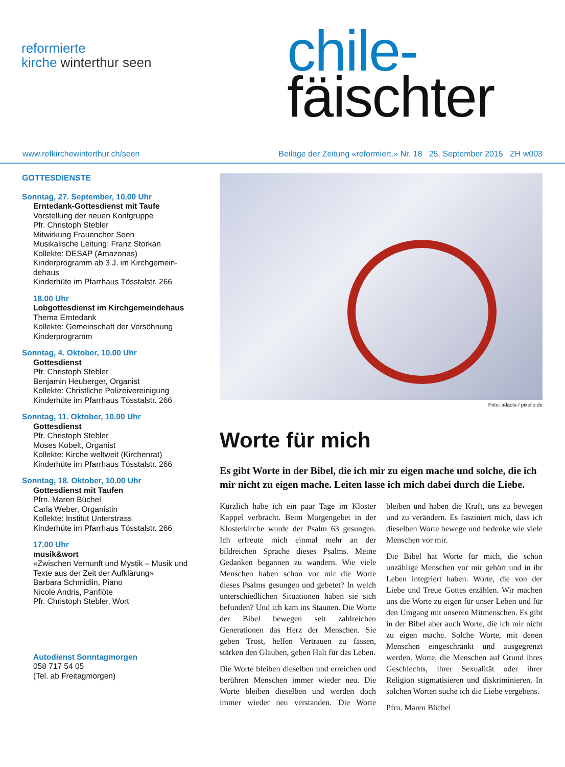reformierte
kirche winterthur seen
chile-
fäischter
www.refkirchewinterthur.ch/seen Beilage der Zeitung «reformiert.» Nr. 18 25. September 2015 ZH w003
GOTTESDIENSTE
Sonntag, 27. September, 10.00 Uhr
Erntedank-Gottesdienst mit Taufe
Vorstellung der neuen Konfgruppe
Pfr. Christoph Stebler
Mitwirkung Frauenchor Seen
Musikalische Leitung: Franz Storkan
Kollekte: DESAP (Amazonas)
Kinderprogramm ab 3 J. im Kirchgemein-dehaus
Kinderhüte im Pfarrhaus Tösstalstr. 266
18.00 Uhr
Lobgottesdienst im Kirchgemeindehaus
Thema Erntedank
Kollekte: Gemeinschaft der Versöhnung
Kinderprogramm
Sonntag, 4. Oktober, 10.00 Uhr
Gottesdienst
Pfr. Christoph Stebler
Benjamin Heuberger, Organist
Kollekte: Christliche Polizeivereinigung
Kinderhüte im Pfarrhaus Tösstalstr. 266
Sonntag, 11. Oktober, 10.00 Uhr
Gottesdienst
Pfr. Christoph Stebler
Moses Kobelt, Organist
Kollekte: Kirche weltweit (Kirchenrat)
Kinderhüte im Pfarrhaus Tösstalstr. 266
Sonntag, 18. Oktober, 10.00 Uhr
Gottesdienst mit Taufen
Pfrn. Maren Büchel
Carla Weber, Organistin
Kollekte: Institut Unterstrass
Kinderhüte im Pfarrhaus Tösstalstr. 266
17.00 Uhr
musik&wort
«Zwischen Vernunft und Mystik – Musik und Texte aus der Zeit der Aufklärung»
Barbara Schmidlin, Piano
Nicole Andris, Panflöte
Pfr. Christoph Stebler, Wort
Autodienst Sonntagmorgen
058 717 54 05
(Tel. ab Freitagmorgen)
Foto: adacta / pixelio.de
Worte für mich
Es gibt Worte in der Bibel, die ich mir zu eigen mache und solche, die ich mir nicht zu eigen mache. Leiten lasse ich mich dabei durch die Liebe.
Kürzlich habe ich ein paar Tage im Kloster Kappel verbracht. Beim Morgengebet in der Klosterkirche wurde der Psalm 63 gesungen. Ich erfreute mich einmal mehr an der bildreichen Sprache dieses Psalms. Meine Gedanken begannen zu wandern. Wie viele Menschen haben schon vor mir die Worte dieses Psalms gesungen und gebetet? In welch unterschiedlichen Situationen haben sie sich befunden? Und ich kam ins Staunen. Die Worte der Bibel bewegen seit zahlreichen Generationen das Herz der Menschen. Sie geben Trost, helfen Vertrauen zu fassen, stärken den Glauben, geben Halt für das Leben.
Die Worte bleiben dieselben und erreichen und berühren Menschen immer wieder neu. Die Worte bleiben dieselben und werden doch immer wieder neu verstanden. Die Worte bleiben und haben die Kraft, uns zu bewegen und zu verändern. Es fasziniert mich, dass ich dieselben Worte bewege und bedenke wie viele Menschen vor mir.
Die Bibel hat Worte für mich, die schon unzählige Menschen vor mir gehört und in ihr Leben integriert haben. Worte, die von der Liebe und Treue Gottes erzählen. Wir machen uns die Worte zu eigen für unser Leben und für den Umgang mit unseren Mitmenschen. Es gibt in der Bibel aber auch Worte, die ich mir nicht zu eigen mache. Solche Worte, mit denen Menschen eingeschränkt und ausgegrenzt werden. Worte, die Menschen auf Grund ihres Geschlechts, ihrer Sexualität oder ihrer Religion stigmatisieren und diskriminieren. In solchen Worten suche ich die Liebe vergebens.
Pfrn. Maren Büchel